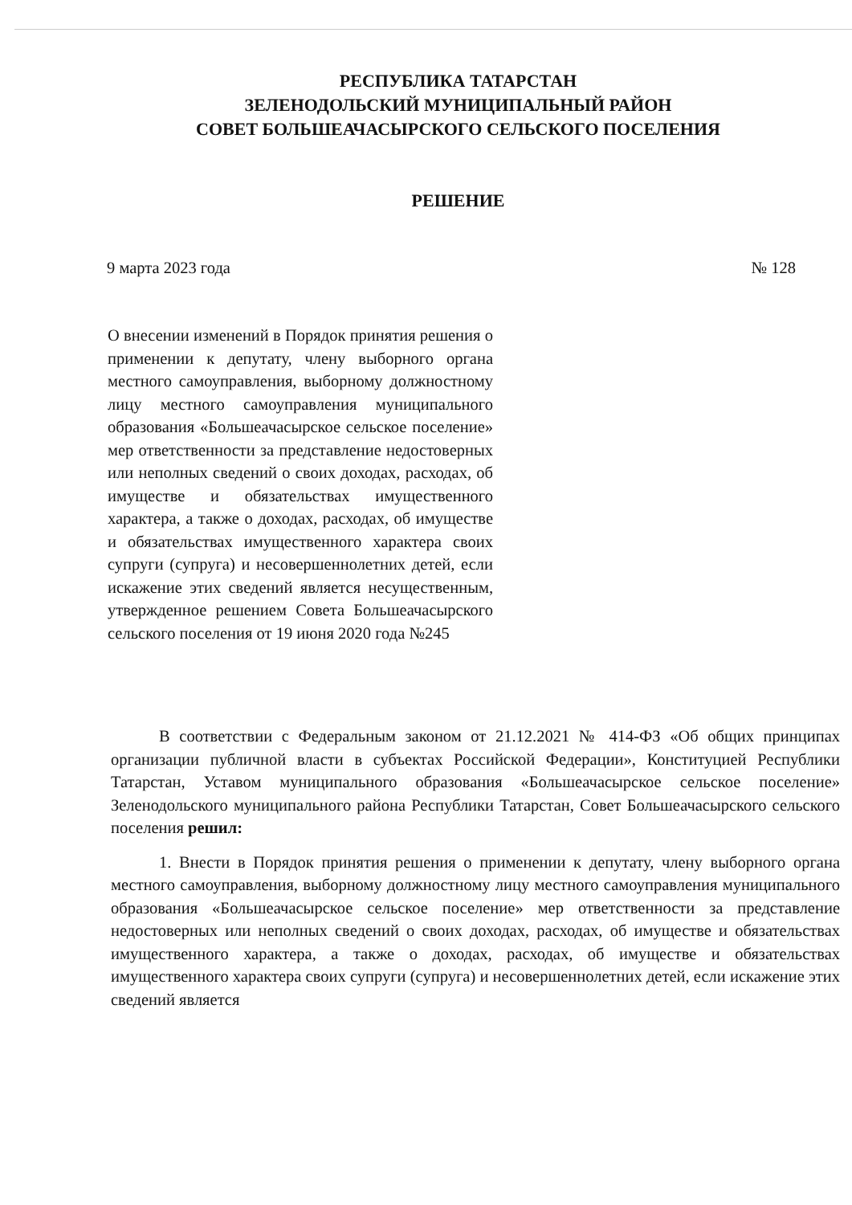РЕСПУБЛИКА ТАТАРСТАН
ЗЕЛЕНОДОЛЬСКИЙ МУНИЦИПАЛЬНЫЙ РАЙОН
СОВЕТ БОЛЬШЕАЧАСЫРСКОГО СЕЛЬСКОГО ПОСЕЛЕНИЯ
РЕШЕНИЕ
9 марта 2023 года № 128
О внесении изменений в Порядок принятия решения о применении к депутату, члену выборного органа местного самоуправления, выборному должностному лицу местного самоуправления муниципального образования «Большеачасырское сельское поселение» мер ответственности за представление недостоверных или неполных сведений о своих доходах, расходах, об имуществе и обязательствах имущественного характера, а также о доходах, расходах, об имуществе и обязательствах имущественного характера своих супруги (супруга) и несовершеннолетних детей, если искажение этих сведений является несущественным, утвержденное решением Совета Большеачасырского сельского поселения от 19 июня 2020 года №245
В соответствии с Федеральным законом от 21.12.2021 № 414-ФЗ «Об общих принципах организации публичной власти в субъектах Российской Федерации», Конституцией Республики Татарстан, Уставом муниципального образования «Большеачасырское сельское поселение» Зеленодольского муниципального района Республики Татарстан, Совет Большеачасырского сельского поселения решил:
1. Внести в Порядок принятия решения о применении к депутату, члену выборного органа местного самоуправления, выборному должностному лицу местного самоуправления муниципального образования «Большеачасырское сельское поселение» мер ответственности за представление недостоверных или неполных сведений о своих доходах, расходах, об имуществе и обязательствах имущественного характера, а также о доходах, расходах, об имуществе и обязательствах имущественного характера своих супруги (супруга) и несовершеннолетних детей, если искажение этих сведений является